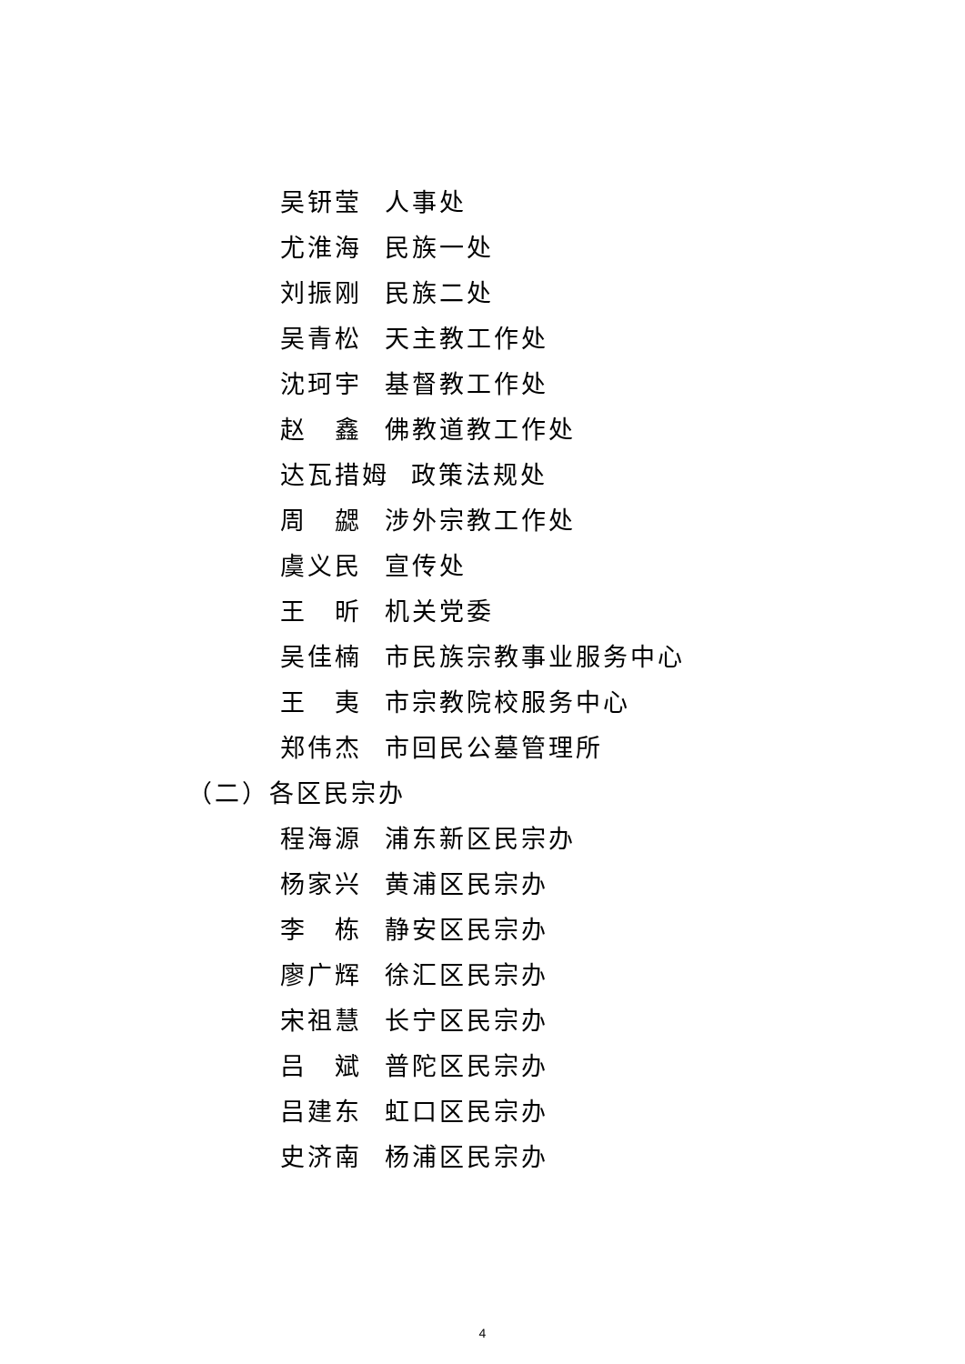吴钘莹 人事处
尤淮海 民族一处
刘振刚 民族二处
吴青松 天主教工作处
沈珂宇 基督教工作处
赵　鑫 佛教道教工作处
达瓦措姆 政策法规处
周　勰 涉外宗教工作处
虞义民 宣传处
王　昕 机关党委
吴佳楠 市民族宗教事业服务中心
王　夷 市宗教院校服务中心
郑伟杰 市回民公墓管理所
（二）各区民宗办
程海源 浦东新区民宗办
杨家兴 黄浦区民宗办
李　栋 静安区民宗办
廖广辉 徐汇区民宗办
宋祖慧 长宁区民宗办
吕　斌 普陀区民宗办
吕建东 虹口区民宗办
史济南 杨浦区民宗办
4